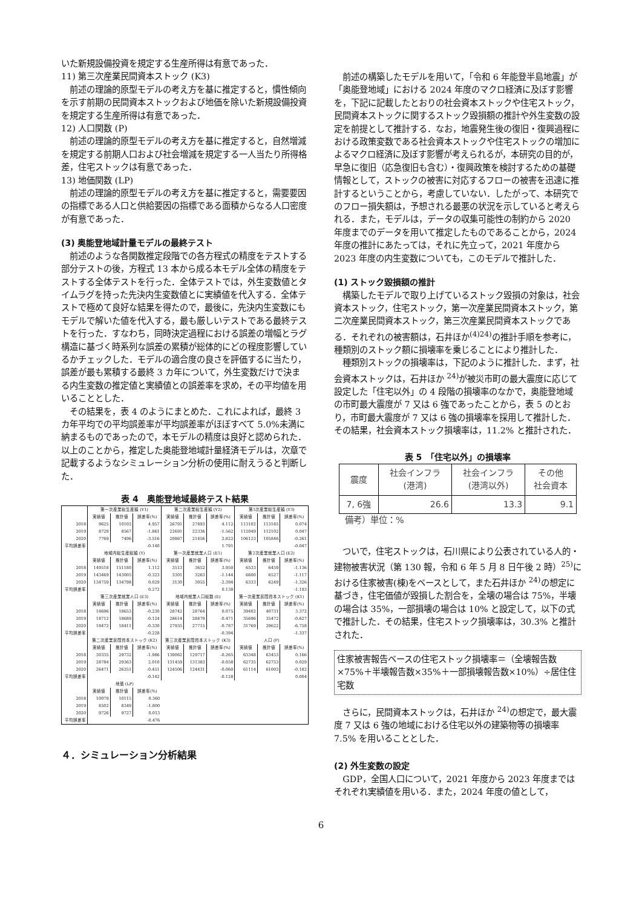いた新規設備投資を規定する生産所得は有意であった．
11) 第三次産業民間資本ストック (K3)
前述の理論的原型モデルの考え方を基に推定すると，慣性傾向を示す前期の民間資本ストックおよび地価を除いた新規設備投資を規定する生産所得は有意であった．
12) 人口関数 (P)
前述の理論的原型モデルの考え方を基に推定すると，自然増減を規定する前期人口および社会増減を規定する一人当たり所得格差，住宅ストックは有意であった．
13) 地価関数 (LP)
前述の理論的原型モデルの考え方を基に推定すると，需要要因の指標である人口と供給要因の指標である面積からなる人口密度が有意であった．
(3) 奥能登地域計量モデルの最終テスト
前述のような各関数推定段階での各方程式の精度をテストする部分テストの後，方程式 13 本から成る本モデル全体の精度をテストする全体テストを行った．全体テストでは，外生変数値とタイムラグを持った先決内生変数値とに実績値を代入する．全体テストで極めて良好な結果を得たので，最後に，先決内生変数にもモデルで解いた値を代入する，最も厳しいテストである最終テストを行った．すなわち，同時決定過程における誤差の増幅とラグ構造に基づく時系列な誤差の累積が総体的にどの程度影響しているかチェックした．モデルの適合度の良さを評価するに当たり，誤差が最も累積する最終 3 カ年について，外生変数だけで決まる内生変数の推定値と実績値との誤差率を求め，その平均値を用いることとした．
その結果を，表 4 のようにまとめた．これによれば，最終 3 カ年平均での平均誤差率が平均誤差率がほぼすべて 5.0%未満に納まるものであったので，本モデルの精度は良好と認められた．以上のことから，推定した奥能登地域計量経済モデルは，次章で記載するようなシミュレーション分析の使用に耐えうると判断した．
表 4　奥能登地域最終テスト結果
| | 第一次産業総生産額 (Y1) | | | 第二次産業総生産額 (Y2) | | | 第3次産業総生産額 (Y3) | | |
| | 実績値 | 推計値 | 誤差率(%) | 実績値 | 推計値 | 誤差率(%) | 実績値 | 推計値 | 誤差率(%) |
| 2018 | 9625 | 10102 | 4.957 | 26791 | 27893 | 4.112 | 113102 | 113185 | 0.074 |
| 2019 | 8729 | 8567 | -1.861 | 22691 | 22336 | -1.562 | 112049 | 112102 | 0.047 |
| 2020 | 7769 | 7496 | -3.516 | 20867 | 21456 | 2.822 | 106123 | 105846 | -0.261 |
| 平均誤差率 | -0.140 | | | 1.791 | | | -0.047 | | |
| | 地域内総生産総額 (Y) | | | 第一次産業就業人口 (E1) | | | 第2次産業就業人口 (E2) | | |
| | 実績値 | 推計値 | 誤差率(%) | 実績値 | 推計値 | 誤差率(%) | 実績値 | 推計値 | 誤差率(%) |
| 2018 | 149518 | 151180 | 1.112 | 3513 | 3652 | 3.950 | 6533 | 6459 | -1.136 |
| 2019 | 143469 | 143005 | -0.323 | 3301 | 3263 | -1.144 | 6600 | 6527 | -1.117 |
| 2020 | 134759 | 134798 | 0.029 | 3130 | 3055 | -2.394 | 6333 | 6249 | -1.326 |
| 平均誤差率 | 0.272 | | | 0.138 | | | -1.193 | | |
| | 第三次産業就業人口 (E3) | | | 地域内就業人口総数 (E) | | | 第一次産業民間資本ストック (K1) | | |
| | 実績値 | 推計値 | 誤差率(%) | 実績値 | 推計値 | 誤差率(%) | 実績値 | 推計値 | 誤差率(%) |
| 2018 | 18696 | 18653 | -0.230 | 28742 | 28764 | 0.075 | 39402 | 40731 | 3.372 |
| 2019 | 18712 | 18689 | -0.124 | 28614 | 28479 | -0.471 | 35696 | 35472 | -0.627 |
| 2020 | 18472 | 18411 | -0.330 | 27935 | 27715 | -0.787 | 31769 | 29622 | -6.758 |
| 平均誤差率 | -0.228 | | | -0.394 | | | -1.337 | | |
| | 第二次産業民間資本ストック (K2) | | | 第三次産業民間資本ストック (K3) | | | 人口 (P) | | |
| | 実績値 | 推計値 | 誤差率(%) | 実績値 | 推計値 | 誤差率(%) | 実績値 | 推計値 | 誤差率(%) |
| 2018 | 30335 | 29732 | -1.986 | 130062 | 129717 | -0.265 | 63348 | 63453 | 0.166 |
| 2019 | 28784 | 29363 | 2.010 | 131459 | 131383 | -0.058 | 62735 | 62753 | 0.029 |
| 2020 | 26471 | 26351 | -0.451 | 124506 | 124431 | -0.060 | 61114 | 61003 | -0.182 |
| 平均誤差率 | -0.142 | | | -0.128 | | | 0.004 | | |
| | 地価 (LP) | | | | | | | | |
| | 実績値 | 推計値 | 誤差率(%) | | | | | | |
| 2018 | 10079 | 10115 | 0.360 | | | | | | |
| 2019 | 8502 | 8349 | -1.800 | | | | | | |
| 2020 | 9726 | 9727 | 0.013 | | | | | | |
| 平均誤差率 | -0.476 | | | | | | | | |
４．シミュレーション分析結果
前述の構築したモデルを用いて，「令和 6 年能登半島地震」が「奥能登地域」における 2024 年度のマクロ経済に及ぼす影響を，下記に記載したとおりの社会資本ストックや住宅ストック，民間資本ストックに関するストック毀損額の推計や外生変数の設定を前提として推計する．なお，地震発生後の復旧・復興過程における政策変数である社会資本ストックや住宅ストックの増加によるマクロ経済に及ぼす影響が考えられるが，本研究の目的が，早急に復旧（応急復旧も含む）・復興政策を検討するための基礎情報として，ストックの被害に対応するフローの被害を迅速に推計するということから，考慮していない．したがって、本研究でのフロー損失額は，予想される最悪の状況を示していると考えられる．また，モデルは，データの収集可能性の制約から 2020 年度までのデータを用いて推定したものであることから，2024 年度の推計にあたっては，それに先立って，2021 年度から 2023 年度の内生変数についても，このモデルで推計した．
(1) ストック毀損額の推計
構築したモデルで取り上げているストック毀損の対象は，社会資本ストック，住宅ストック，第一次産業民間資本ストック，第二次産業民間資本ストック，第三次産業民間資本ストックである．それぞれの被害額は，石井ほか<sup>(4)24)</sup>の推計手順を参考に，種類別のストック額に損壊率を乗じることにより推計した．
種類別ストックの損壊率は，下記のように推計した．まず，社会資本ストックは，石井ほか <sup>24)</sup>が被災市町の最大震度に応じて設定した「住宅以外」の 4 段階の損壊率のなかで，奥能登地域の市町最大震度が 7 又は 6 強であったことから，表 5 のとおり，市町最大震度が 7 又は 6 強の損壊率を採用して推計した．その結果，社会資本ストック損壊率は，11.2% と推計された．
表 5　「住宅以外」の損壊率
| 震度 | 社会インフラ (港湾) | 社会インフラ (港湾以外) | その他 社会資本 |
| 7, 6強 | 26.6 | 13.3 | 9.1 |
備考）単位：%
ついで，住宅ストックは，石川県により公表されている人的・建物被害状況（第 130 報，令和 6 年 5 月 8 日午後 2 時）<sup>25)</sup>における住家被害(棟)をベースとして，また石井ほか <sup>24)</sup>の想定に基づき，住宅価値が毀損した割合を，全壊の場合は 75%，半壊の場合は 35%，一部損壊の場合は 10% と設定して，以下の式で推計した．その結果，住宅ストック損壊率は，30.3% と推計された．
住家被害報告ベースの住宅ストック損壊率＝（全壊報告数×75%＋半壊報告数×35%＋一部損壊報告数×10%）÷居住住宅数
さらに，民間資本ストックは，石井ほか <sup>24)</sup>の想定で，最大震度 7 又は 6 強の地域における住宅以外の建築物等の損壊率 7.5% を用いることとした．
(2) 外生変数の設定
GDP，全国人口について，2021 年度から 2023 年度まではそれぞれ実績値を用いる．また，2024 年度の値として，
6